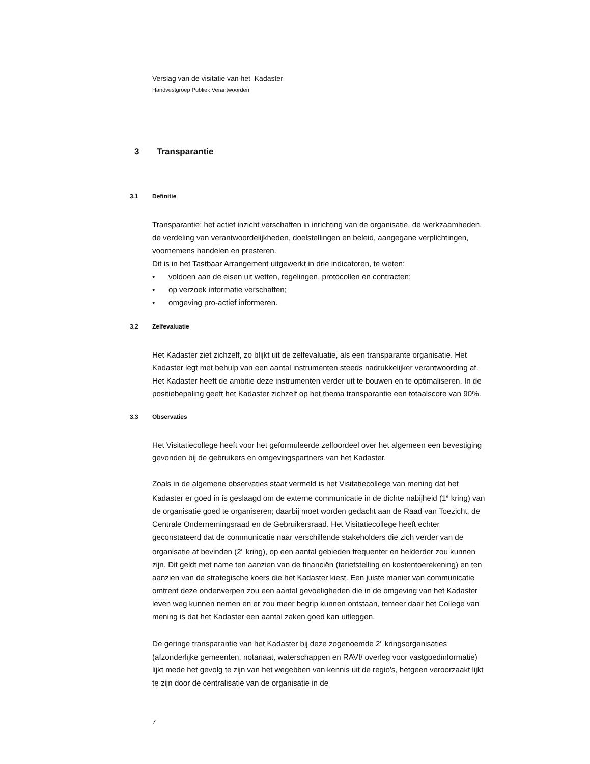Verslag van de visitatie van het Kadaster
Handvestgroep Publiek Verantwoorden
3 Transparantie
3.1 Definitie
Transparantie: het actief inzicht verschaffen in inrichting van de organisatie, de werkzaamheden, de verdeling van verantwoordelijkheden, doelstellingen en beleid, aangegane verplichtingen, voornemens handelen en presteren.
Dit is in het Tastbaar Arrangement uitgewerkt in drie indicatoren, te weten:
• voldoen aan de eisen uit wetten, regelingen, protocollen en contracten;
• op verzoek informatie verschaffen;
• omgeving pro-actief informeren.
3.2 Zelfevaluatie
Het Kadaster ziet zichzelf, zo blijkt uit de zelfevaluatie, als een transparante organisatie. Het Kadaster legt met behulp van een aantal instrumenten steeds nadrukkelijker verantwoording af. Het Kadaster heeft de ambitie deze instrumenten verder uit te bouwen en te optimaliseren. In de positiebepaling geeft het Kadaster zichzelf op het thema transparantie een totaalscore van 90%.
3.3 Observaties
Het Visitatiecollege heeft voor het geformuleerde zelfoordeel over het algemeen een bevestiging gevonden bij de gebruikers en omgevingspartners van het Kadaster.
Zoals in de algemene observaties staat vermeld is het Visitatiecollege van mening dat het Kadaster er goed in is geslaagd om de externe communicatie in de dichte nabijheid (1<sup>e</sup> kring) van de organisatie goed te organiseren; daarbij moet worden gedacht aan de Raad van Toezicht, de Centrale Ondernemingsraad en de Gebruikersraad. Het Visitatiecollege heeft echter geconstateerd dat de communicatie naar verschillende stakeholders die zich verder van de organisatie af bevinden (2<sup>e</sup> kring), op een aantal gebieden frequenter en helderder zou kunnen zijn. Dit geldt met name ten aanzien van de financiën (tariefstelling en kostentoerekening) en ten aanzien van de strategische koers die het Kadaster kiest. Een juiste manier van communicatie omtrent deze onderwerpen zou een aantal gevoeligheden die in de omgeving van het Kadaster leven weg kunnen nemen en er zou meer begrip kunnen ontstaan, temeer daar het College van mening is dat het Kadaster een aantal zaken goed kan uitleggen.
De geringe transparantie van het Kadaster bij deze zogenoemde 2<sup>e</sup> kringsorganisaties (afzonderlijke gemeenten, notariaat, waterschappen en RAVI/ overleg voor vastgoedinformatie) lijkt mede het gevolg te zijn van het wegebben van kennis uit de regio's, hetgeen veroorzaakt lijkt te zijn door de centralisatie van de organisatie in de
7